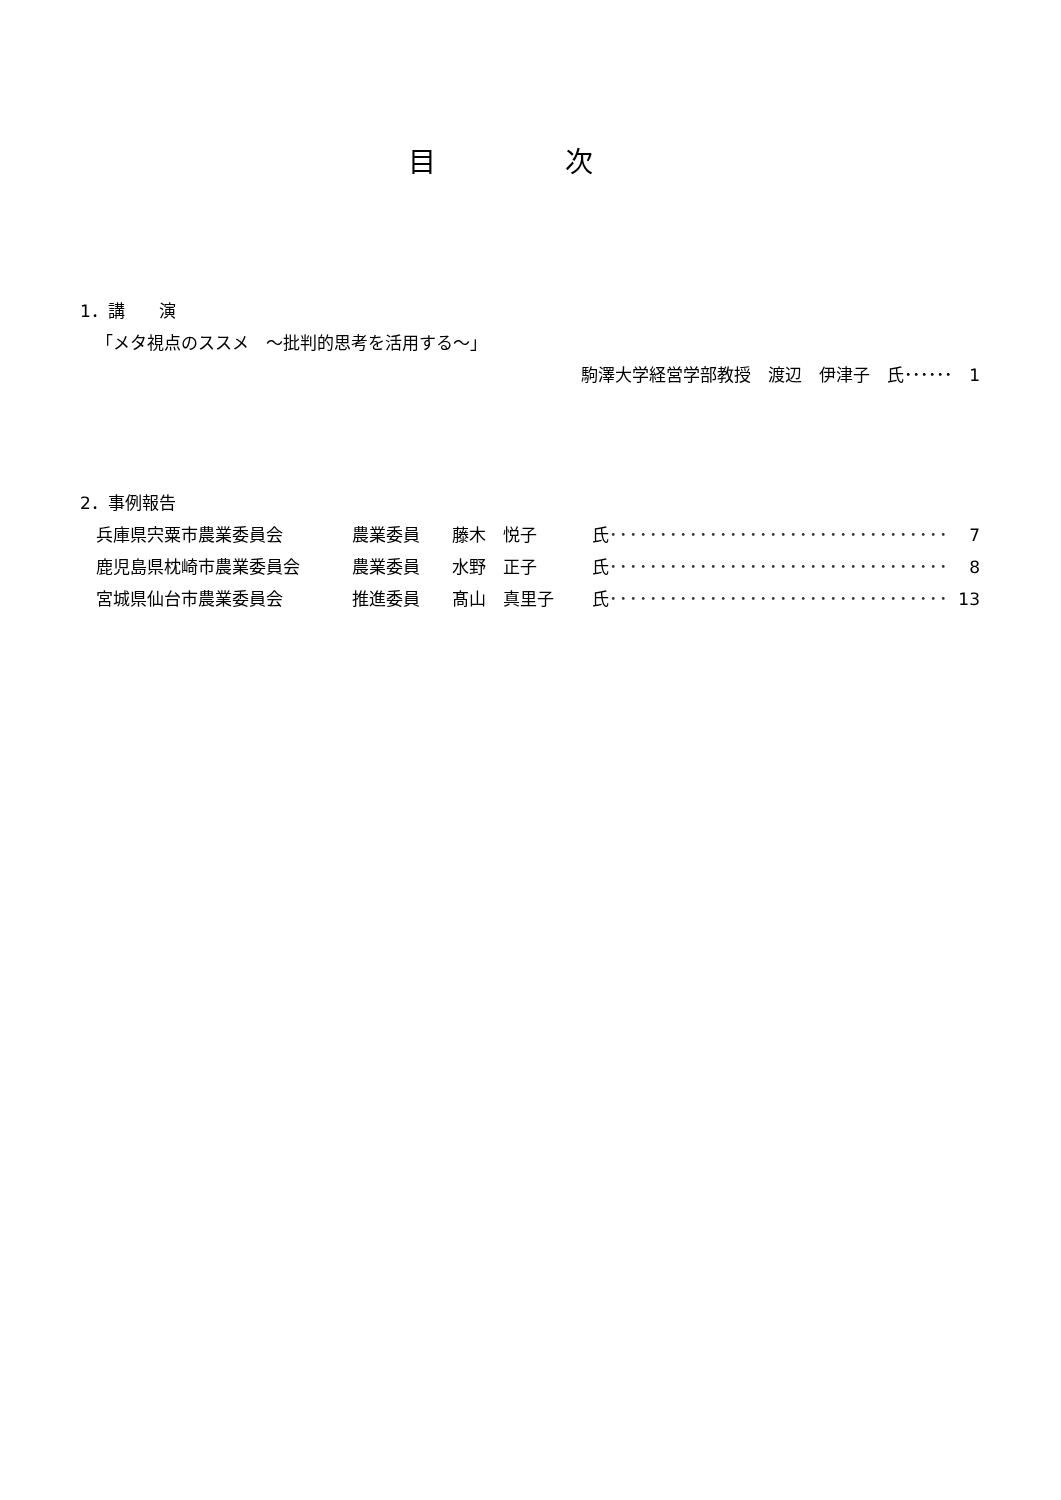目 次
1．講　　演
「メタ視点のススメ　～批判的思考を活用する～」
駒澤大学経営学部教授　渡辺　伊津子　氏･･････　1
2．事例報告
兵庫県宍粟市農業委員会 農業委員 藤木　悦子 氏 ･･････････････････････････････････ 7
鹿児島県枕崎市農業委員会 農業委員 水野　正子 氏 ･･････････････････････････････････ 8
宮城県仙台市農業委員会 推進委員 髙山　真里子 氏 ･･････････････････････････････････ 13